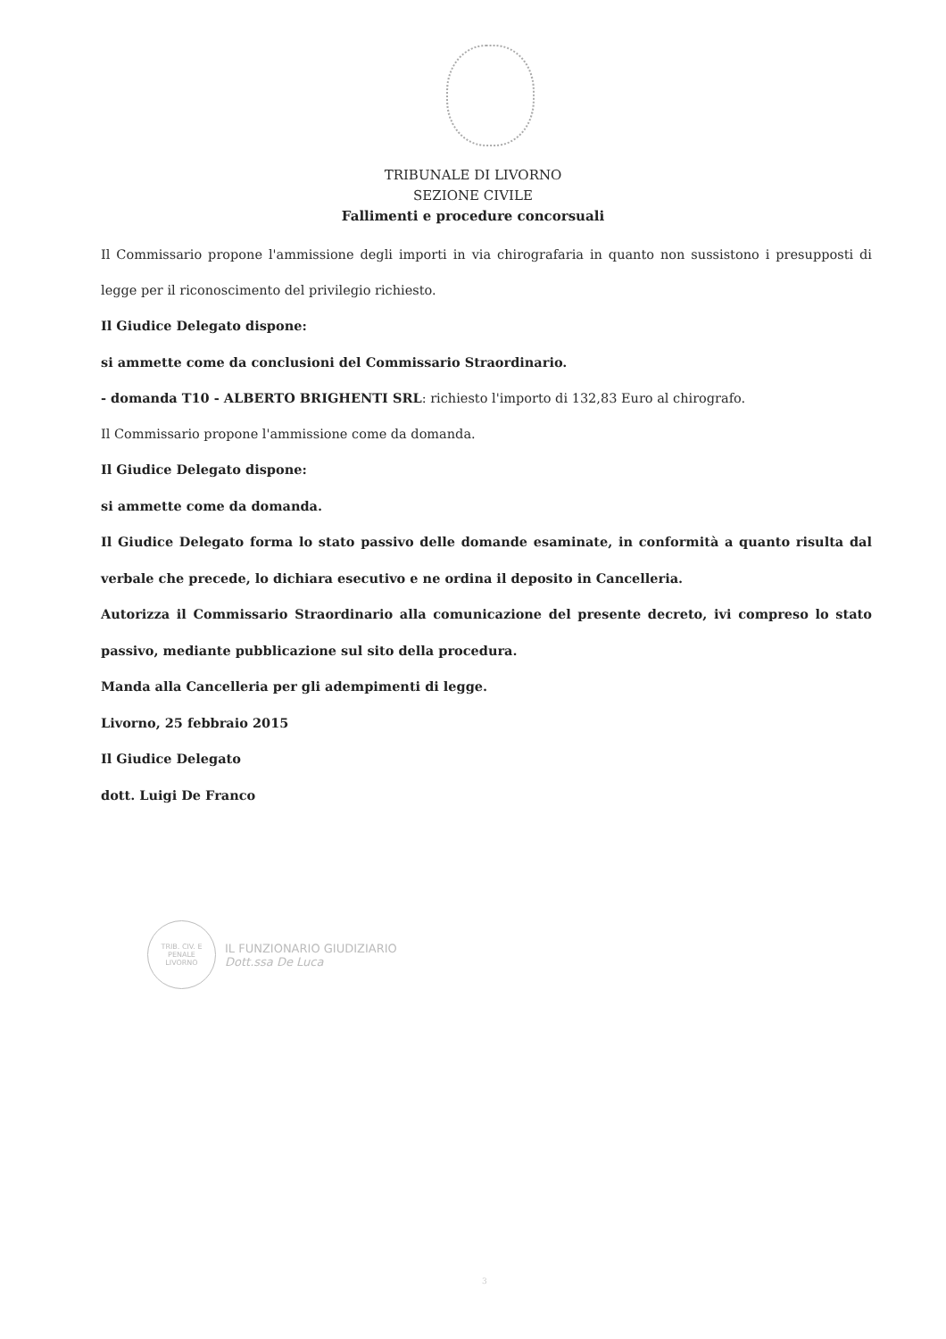TRIBUNALE DI LIVORNO
SEZIONE CIVILE
Fallimenti e procedure concorsuali
Il Commissario propone l'ammissione degli importi in via chirografaria in quanto non sussistono i presupposti di legge per il riconoscimento del privilegio richiesto.
Il Giudice Delegato dispone:
si ammette come da conclusioni del Commissario Straordinario.
- domanda T10 - ALBERTO BRIGHENTI SRL: richiesto l'importo di 132,83 Euro al chirografo.
Il Commissario propone l'ammissione come da domanda.
Il Giudice Delegato dispone:
si ammette come da domanda.
Il Giudice Delegato forma lo stato passivo delle domande esaminate, in conformità a quanto risulta dal verbale che precede, lo dichiara esecutivo e ne ordina il deposito in Cancelleria.
Autorizza il Commissario Straordinario alla comunicazione del presente decreto, ivi compreso lo stato passivo, mediante pubblicazione sul sito della procedura.
Manda alla Cancelleria per gli adempimenti di legge.
Livorno, 25 febbraio 2015
Il Giudice Delegato
dott. Luigi De Franco
TRIB. CIV. E PENALE
LIVORNO
IL FUNZIONARIO GIUDIZIARIO
Dott.ssa De Luca
3